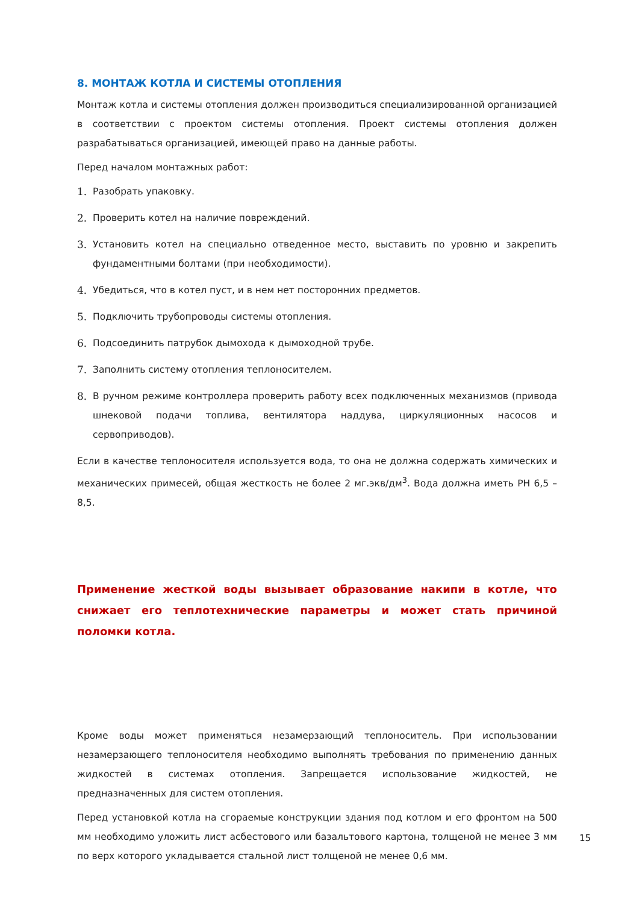8. МОНТАЖ КОТЛА И СИСТЕМЫ ОТОПЛЕНИЯ
Монтаж котла и системы отопления должен производиться специализированной организацией в соответствии с проектом системы отопления. Проект системы отопления должен разрабатываться организацией, имеющей право на данные работы.
Перед началом монтажных работ:
1. Разобрать упаковку.
2. Проверить котел на наличие повреждений.
3. Установить котел на специально отведенное место, выставить по уровню и закрепить фундаментными болтами (при необходимости).
4. Убедиться, что в котел пуст, и в нем нет посторонних предметов.
5. Подключить трубопроводы системы отопления.
6. Подсоединить патрубок дымохода к дымоходной трубе.
7. Заполнить систему отопления теплоносителем.
8. В ручном режиме контроллера проверить работу всех подключенных механизмов (привода шнековой подачи топлива, вентилятора наддува, циркуляционных насосов и сервоприводов).
Если в качестве теплоносителя используется вода, то она не должна содержать химических и механических примесей, общая жесткость не более 2 мг.экв/дм<sup>3</sup>. Вода должна иметь РН 6,5 – 8,5.
Применение жесткой воды вызывает образование накипи в котле, что снижает его теплотехнические параметры и может стать причиной поломки котла.
Кроме воды может применяться незамерзающий теплоноситель. При использовании незамерзающего теплоносителя необходимо выполнять требования по применению данных жидкостей в системах отопления. Запрещается использование жидкостей, не предназначенных для систем отопления.
Перед установкой котла на сгораемые конструкции здания под котлом и его фронтом на 500 мм необходимо уложить лист асбестового или базальтового картона, толщеной не менее 3 мм по верх которого укладывается стальной лист толщеной не менее 0,6 мм.
15